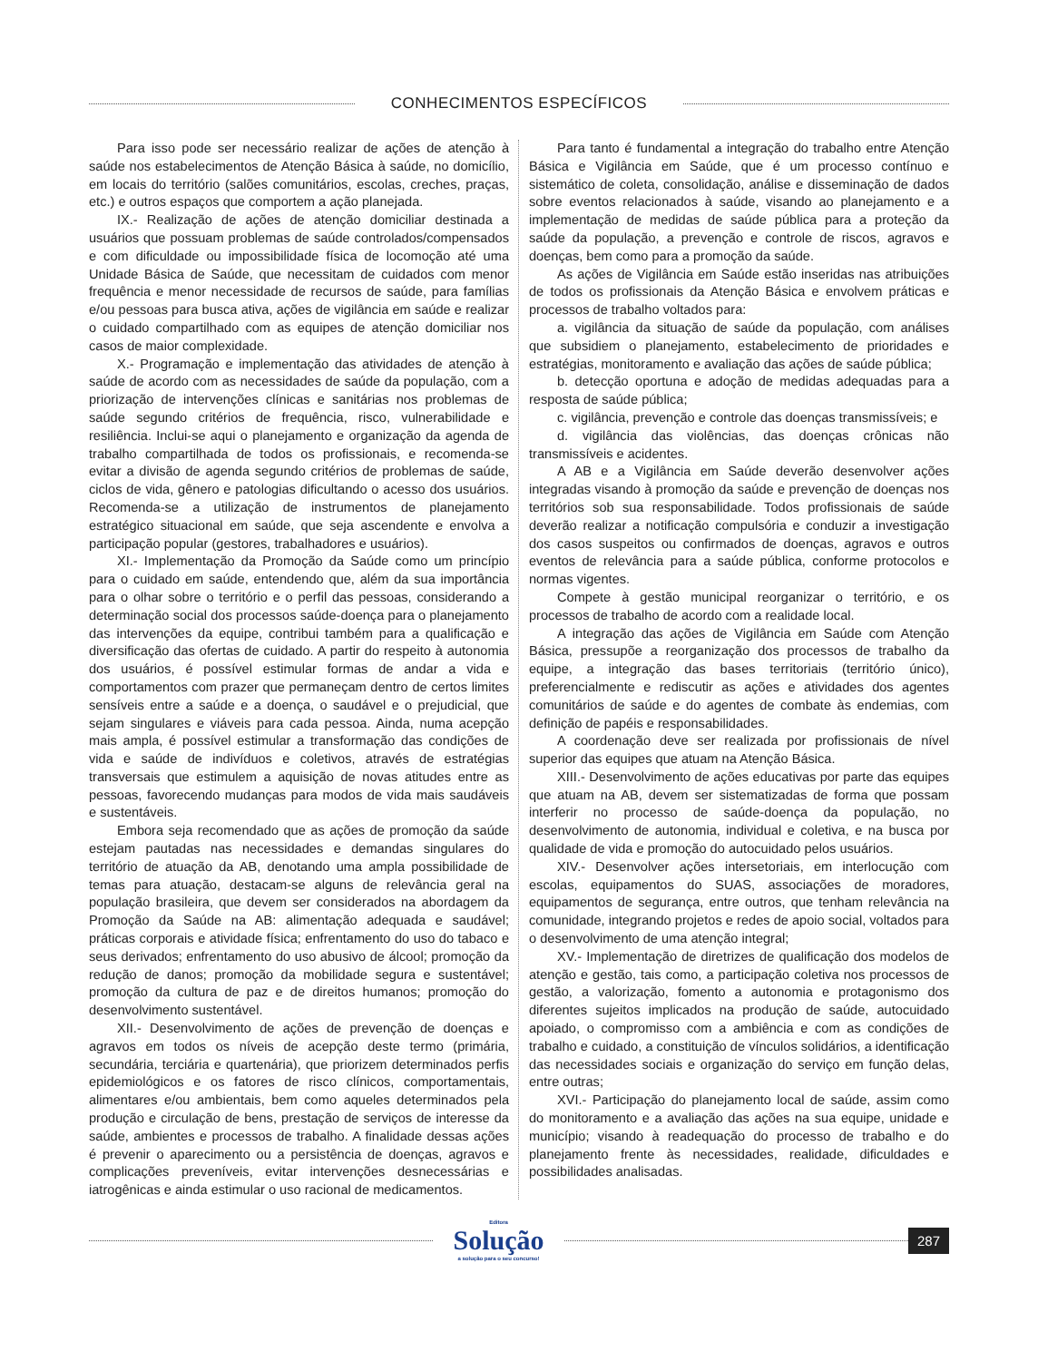CONHECIMENTOS ESPECÍFICOS
Para isso pode ser necessário realizar de ações de atenção à saúde nos estabelecimentos de Atenção Básica à saúde, no domicílio, em locais do território (salões comunitários, escolas, creches, praças, etc.) e outros espaços que comportem a ação planejada.
IX.- Realização de ações de atenção domiciliar destinada a usuários que possuam problemas de saúde controlados/compensados e com dificuldade ou impossibilidade física de locomoção até uma Unidade Básica de Saúde, que necessitam de cuidados com menor frequência e menor necessidade de recursos de saúde, para famílias e/ou pessoas para busca ativa, ações de vigilância em saúde e realizar o cuidado compartilhado com as equipes de atenção domiciliar nos casos de maior complexidade.
X.- Programação e implementação das atividades de atenção à saúde de acordo com as necessidades de saúde da população, com a priorização de intervenções clínicas e sanitárias nos problemas de saúde segundo critérios de frequência, risco, vulnerabilidade e resiliência. Inclui-se aqui o planejamento e organização da agenda de trabalho compartilhada de todos os profissionais, e recomenda-se evitar a divisão de agenda segundo critérios de problemas de saúde, ciclos de vida, gênero e patologias dificultando o acesso dos usuários. Recomenda-se a utilização de instrumentos de planejamento estratégico situacional em saúde, que seja ascendente e envolva a participação popular (gestores, trabalhadores e usuários).
XI.- Implementação da Promoção da Saúde como um princípio para o cuidado em saúde, entendendo que, além da sua importância para o olhar sobre o território e o perfil das pessoas, considerando a determinação social dos processos saúde-doença para o planejamento das intervenções da equipe, contribui também para a qualificação e diversificação das ofertas de cuidado. A partir do respeito à autonomia dos usuários, é possível estimular formas de andar a vida e comportamentos com prazer que permaneçam dentro de certos limites sensíveis entre a saúde e a doença, o saudável e o prejudicial, que sejam singulares e viáveis para cada pessoa. Ainda, numa acepção mais ampla, é possível estimular a transformação das condições de vida e saúde de indivíduos e coletivos, através de estratégias transversais que estimulem a aquisição de novas atitudes entre as pessoas, favorecendo mudanças para modos de vida mais saudáveis e sustentáveis.
Embora seja recomendado que as ações de promoção da saúde estejam pautadas nas necessidades e demandas singulares do território de atuação da AB, denotando uma ampla possibilidade de temas para atuação, destacam-se alguns de relevância geral na população brasileira, que devem ser considerados na abordagem da Promoção da Saúde na AB: alimentação adequada e saudável; práticas corporais e atividade física; enfrentamento do uso do tabaco e seus derivados; enfrentamento do uso abusivo de álcool; promoção da redução de danos; promoção da mobilidade segura e sustentável; promoção da cultura de paz e de direitos humanos; promoção do desenvolvimento sustentável.
XII.- Desenvolvimento de ações de prevenção de doenças e agravos em todos os níveis de acepção deste termo (primária, secundária, terciária e quartenária), que priorizem determinados perfis epidemiológicos e os fatores de risco clínicos, comportamentais, alimentares e/ou ambientais, bem como aqueles determinados pela produção e circulação de bens, prestação de serviços de interesse da saúde, ambientes e processos de trabalho. A finalidade dessas ações é prevenir o aparecimento ou a persistência de doenças, agravos e complicações preveníveis, evitar intervenções desnecessárias e iatrogênicas e ainda estimular o uso racional de medicamentos.
Para tanto é fundamental a integração do trabalho entre Atenção Básica e Vigilância em Saúde, que é um processo contínuo e sistemático de coleta, consolidação, análise e disseminação de dados sobre eventos relacionados à saúde, visando ao planejamento e a implementação de medidas de saúde pública para a proteção da saúde da população, a prevenção e controle de riscos, agravos e doenças, bem como para a promoção da saúde.
As ações de Vigilância em Saúde estão inseridas nas atribuições de todos os profissionais da Atenção Básica e envolvem práticas e processos de trabalho voltados para:
a. vigilância da situação de saúde da população, com análises que subsidiem o planejamento, estabelecimento de prioridades e estratégias, monitoramento e avaliação das ações de saúde pública;
b. detecção oportuna e adoção de medidas adequadas para a resposta de saúde pública;
c. vigilância, prevenção e controle das doenças transmissíveis; e
d. vigilância das violências, das doenças crônicas não transmissíveis e acidentes.
A AB e a Vigilância em Saúde deverão desenvolver ações integradas visando à promoção da saúde e prevenção de doenças nos territórios sob sua responsabilidade. Todos profissionais de saúde deverão realizar a notificação compulsória e conduzir a investigação dos casos suspeitos ou confirmados de doenças, agravos e outros eventos de relevância para a saúde pública, conforme protocolos e normas vigentes.
Compete à gestão municipal reorganizar o território, e os processos de trabalho de acordo com a realidade local.
A integração das ações de Vigilância em Saúde com Atenção Básica, pressupõe a reorganização dos processos de trabalho da equipe, a integração das bases territoriais (território único), preferencialmente e rediscutir as ações e atividades dos agentes comunitários de saúde e do agentes de combate às endemias, com definição de papéis e responsabilidades.
A coordenação deve ser realizada por profissionais de nível superior das equipes que atuam na Atenção Básica.
XIII.- Desenvolvimento de ações educativas por parte das equipes que atuam na AB, devem ser sistematizadas de forma que possam interferir no processo de saúde-doença da população, no desenvolvimento de autonomia, individual e coletiva, e na busca por qualidade de vida e promoção do autocuidado pelos usuários.
XIV.- Desenvolver ações intersetoriais, em interlocução com escolas, equipamentos do SUAS, associações de moradores, equipamentos de segurança, entre outros, que tenham relevância na comunidade, integrando projetos e redes de apoio social, voltados para o desenvolvimento de uma atenção integral;
XV.- Implementação de diretrizes de qualificação dos modelos de atenção e gestão, tais como, a participação coletiva nos processos de gestão, a valorização, fomento a autonomia e protagonismo dos diferentes sujeitos implicados na produção de saúde, autocuidado apoiado, o compromisso com a ambiência e com as condições de trabalho e cuidado, a constituição de vínculos solidários, a identificação das necessidades sociais e organização do serviço em função delas, entre outras;
XVI.- Participação do planejamento local de saúde, assim como do monitoramento e a avaliação das ações na sua equipe, unidade e município; visando à readequação do processo de trabalho e do planejamento frente às necessidades, realidade, dificuldades e possibilidades analisadas.
Editora
Solução
a solução para o seu concurso!
287